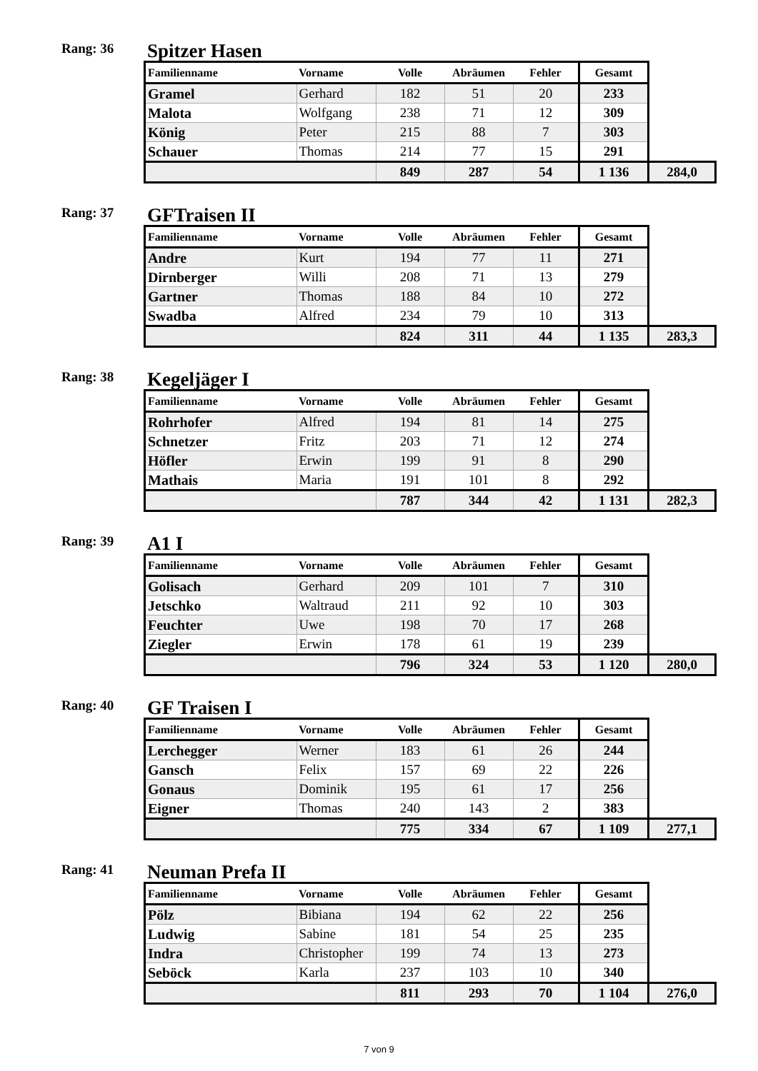Rang: 36
Spitzer Hasen
| Familienname | Vorname | Volle | Abräumen | Fehler | Gesamt | |
| --- | --- | --- | --- | --- | --- | --- |
| Gramel | Gerhard | 182 | 51 | 20 | 233 | |
| Malota | Wolfgang | 238 | 71 | 12 | 309 | |
| König | Peter | 215 | 88 | 7 | 303 | |
| Schauer | Thomas | 214 | 77 | 15 | 291 | |
| | | 849 | 287 | 54 | 1 136 | 284,0 |
Rang: 37
GFTraisen II
| Familienname | Vorname | Volle | Abräumen | Fehler | Gesamt | |
| --- | --- | --- | --- | --- | --- | --- |
| Andre | Kurt | 194 | 77 | 11 | 271 | |
| Dirnberger | Willi | 208 | 71 | 13 | 279 | |
| Gartner | Thomas | 188 | 84 | 10 | 272 | |
| Swadba | Alfred | 234 | 79 | 10 | 313 | |
| | | 824 | 311 | 44 | 1 135 | 283,3 |
Rang: 38
Kegeljäger I
| Familienname | Vorname | Volle | Abräumen | Fehler | Gesamt | |
| --- | --- | --- | --- | --- | --- | --- |
| Rohrhofer | Alfred | 194 | 81 | 14 | 275 | |
| Schnetzer | Fritz | 203 | 71 | 12 | 274 | |
| Höfler | Erwin | 199 | 91 | 8 | 290 | |
| Mathais | Maria | 191 | 101 | 8 | 292 | |
| | | 787 | 344 | 42 | 1 131 | 282,3 |
Rang: 39
A1 I
| Familienname | Vorname | Volle | Abräumen | Fehler | Gesamt | |
| --- | --- | --- | --- | --- | --- | --- |
| Golisach | Gerhard | 209 | 101 | 7 | 310 | |
| Jetschko | Waltraud | 211 | 92 | 10 | 303 | |
| Feuchter | Uwe | 198 | 70 | 17 | 268 | |
| Ziegler | Erwin | 178 | 61 | 19 | 239 | |
| | | 796 | 324 | 53 | 1 120 | 280,0 |
Rang: 40
GF Traisen I
| Familienname | Vorname | Volle | Abräumen | Fehler | Gesamt | |
| --- | --- | --- | --- | --- | --- | --- |
| Lerchegger | Werner | 183 | 61 | 26 | 244 | |
| Gansch | Felix | 157 | 69 | 22 | 226 | |
| Gonaus | Dominik | 195 | 61 | 17 | 256 | |
| Eigner | Thomas | 240 | 143 | 2 | 383 | |
| | | 775 | 334 | 67 | 1 109 | 277,1 |
Rang: 41
Neuman Prefa II
| Familienname | Vorname | Volle | Abräumen | Fehler | Gesamt | |
| --- | --- | --- | --- | --- | --- | --- |
| Pölz | Bibiana | 194 | 62 | 22 | 256 | |
| Ludwig | Sabine | 181 | 54 | 25 | 235 | |
| Indra | Christopher | 199 | 74 | 13 | 273 | |
| Seböck | Karla | 237 | 103 | 10 | 340 | |
| | | 811 | 293 | 70 | 1 104 | 276,0 |
7 von 9